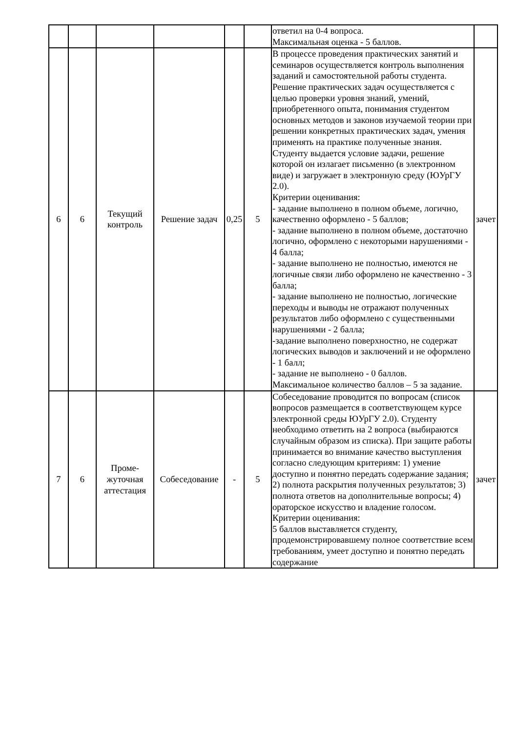| | | | | | | ответил на 0-4 вопроса. Максимальная оценка - 5 баллов. | |
| 6 | 6 | Текущий контроль | Решение задач | 0,25 | 5 | В процессе проведения практических занятий и семинаров осуществляется контроль выполнения заданий и самостоятельной работы студента. Решение практических задач осуществляется с целью проверки уровня знаний, умений, приобретенного опыта, понимания студентом основных методов и законов изучаемой теории при решении конкретных практических задач, умения применять на практике полученные знания. Студенту выдается условие задачи, решение которой он излагает письменно (в электронном виде) и загружает в электронную среду (ЮУрГУ 2.0). Критерии оценивания: - задание выполнено в полном объеме, логично, качественно оформлено - 5 баллов; - задание выполнено в полном объеме, достаточно логично, оформлено с некоторыми нарушениями - 4 балла; - задание выполнено не полностью, имеются не логичные связи либо оформлено не качественно - 3 балла; - задание выполнено не полностью, логические переходы и выводы не отражают полученных результатов либо оформлено с существенными нарушениями - 2 балла; -задание выполнено поверхностно, не содержат логических выводов и заключений и не оформлено - 1 балл; - задание не выполнено - 0 баллов. Максимальное количество баллов – 5 за задание. | зачет |
| 7 | 6 | Проме- жуточная аттестация | Собеседование | - | 5 | Собеседование проводится по вопросам (список вопросов размещается в соответствующем курсе электронной среды ЮУрГУ 2.0). Студенту необходимо ответить на 2 вопроса (выбираются случайным образом из списка). При защите работы принимается во внимание качество выступления согласно следующим критериям: 1) умение доступно и понятно передать содержание задания; 2) полнота раскрытия полученных результатов; 3) полнота ответов на дополнительные вопросы; 4) ораторское искусство и владение голосом. Критерии оценивания: 5 баллов выставляется студенту, продемонстрировавшему полное соответствие всем требованиям, умеет доступно и понятно передать содержание | зачет |